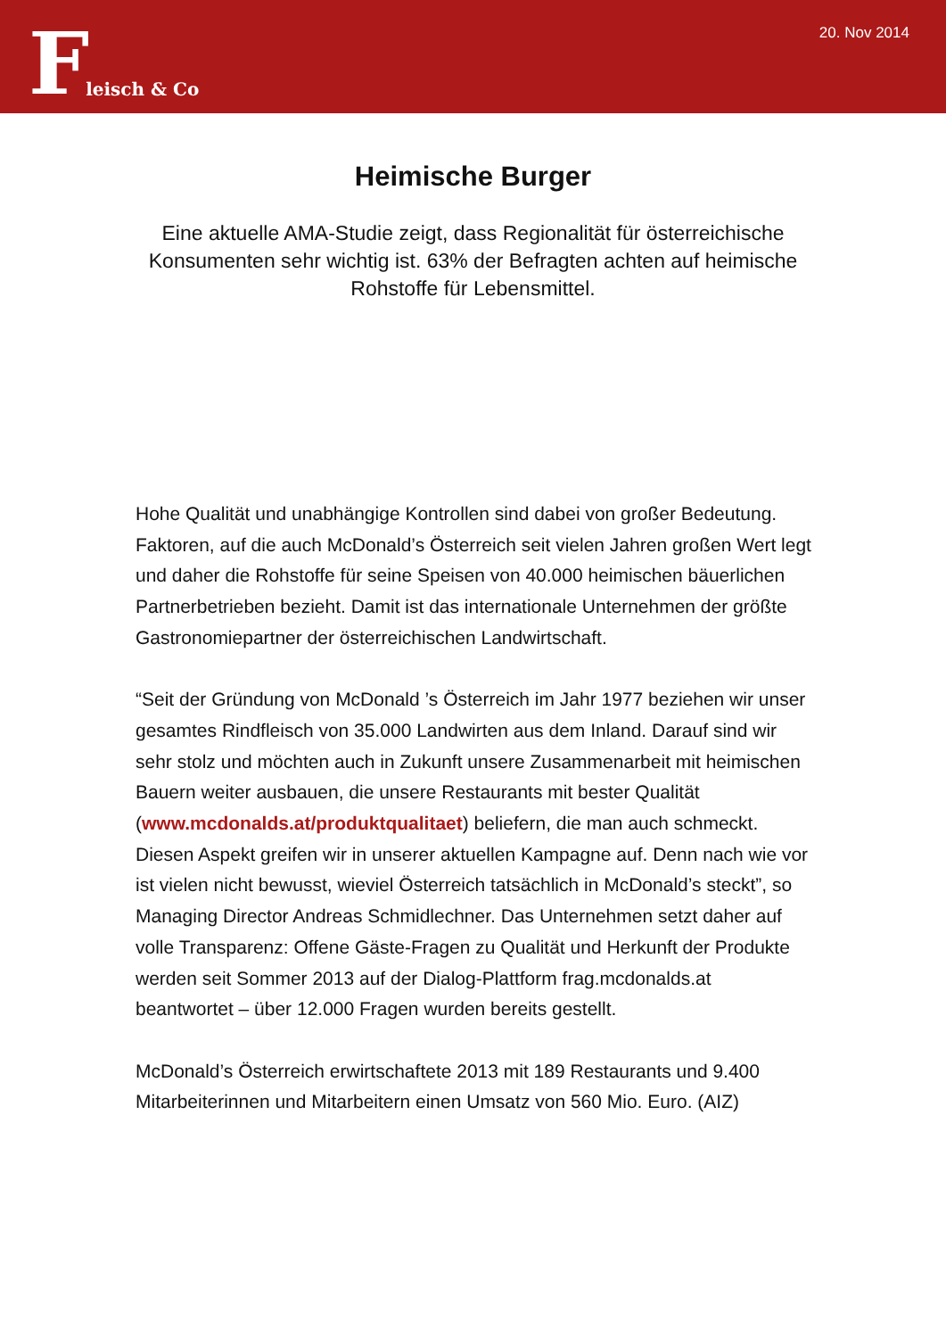Fleisch & Co
20. Nov 2014
Heimische Burger
Eine aktuelle AMA-Studie zeigt, dass Regionalität für österreichische Konsumenten sehr wichtig ist. 63% der Befragten achten auf heimische Rohstoffe für Lebensmittel.
Hohe Qualität und unabhängige Kontrollen sind dabei von großer Bedeutung. Faktoren, auf die auch McDonald’s Österreich seit vielen Jahren großen Wert legt und daher die Rohstoffe für seine Speisen von 40.000 heimischen bäuerlichen Partnerbetrieben bezieht. Damit ist das internationale Unternehmen der größte Gastronomiepartner der österreichischen Landwirtschaft.
“Seit der Gründung von McDonald ’s Österreich im Jahr 1977 beziehen wir unser gesamtes Rindfleisch von 35.000 Landwirten aus dem Inland. Darauf sind wir sehr stolz und möchten auch in Zukunft unsere Zusammenarbeit mit heimischen Bauern weiter ausbauen, die unsere Restaurants mit bester Qualität (www.mcdonalds.at/produktqualitaet) beliefern, die man auch schmeckt. Diesen Aspekt greifen wir in unserer aktuellen Kampagne auf. Denn nach wie vor ist vielen nicht bewusst, wieviel Österreich tatsächlich in McDonald’s steckt”, so Managing Director Andreas Schmidlechner. Das Unternehmen setzt daher auf volle Transparenz: Offene Gäste-Fragen zu Qualität und Herkunft der Produkte werden seit Sommer 2013 auf der Dialog-Plattform frag.mcdonalds.at beantwortet – über 12.000 Fragen wurden bereits gestellt.
McDonald’s Österreich erwirtschaftete 2013 mit 189 Restaurants und 9.400 Mitarbeiterinnen und Mitarbeitern einen Umsatz von 560 Mio. Euro. (AIZ)